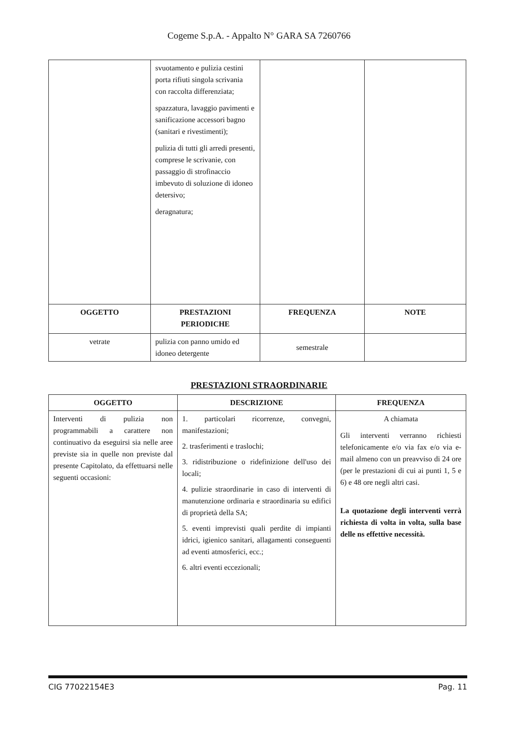Cogeme S.p.A. - Appalto N° GARA SA 7260766
| | svuotamento e pulizia cestini porta rifiuti singola scrivania con raccolta differenziata; spazzatura, lavaggio pavimenti e sanificazione accessori bagno (sanitari e rivestimenti); pulizia di tutti gli arredi presenti, comprese le scrivanie, con passaggio di strofinaccio imbevuto di soluzione di idoneo detersivo; deragnatura; | | |
| OGGETTO | PRESTAZIONI PERIODICHE | FREQUENZA | NOTE |
| vetrate | pulizia con panno umido ed idoneo detergente | semestrale | |
PRESTAZIONI STRAORDINARIE
| OGGETTO | DESCRIZIONE | FREQUENZA |
| --- | --- | --- |
| Interventi di pulizia non programmabili a carattere non continuativo da eseguirsi sia nelle aree previste sia in quelle non previste dal presente Capitolato, da effettuarsi nelle seguenti occasioni: | 1. particolari ricorrenze, convegni, manifestazioni; 2. trasferimenti e traslochi; 3. ridistribuzione o ridefinizione dell'uso dei locali; 4. pulizie straordinarie in caso di interventi di manutenzione ordinaria e straordinaria su edifici di proprietà della SA; 5. eventi imprevisti quali perdite di impianti idrici, igienico sanitari, allagamenti conseguenti ad eventi atmosferici, ecc.; 6. altri eventi eccezionali; | A chiamata Gli interventi verranno richiesti telefonicamente e/o via fax e/o via e-mail almeno con un preavviso di 24 ore (per le prestazioni di cui ai punti 1, 5 e 6) e 48 ore negli altri casi. La quotazione degli interventi verrà richiesta di volta in volta, sulla base delle ns effettive necessità. |
CIG 77022154E3 Pag. 11